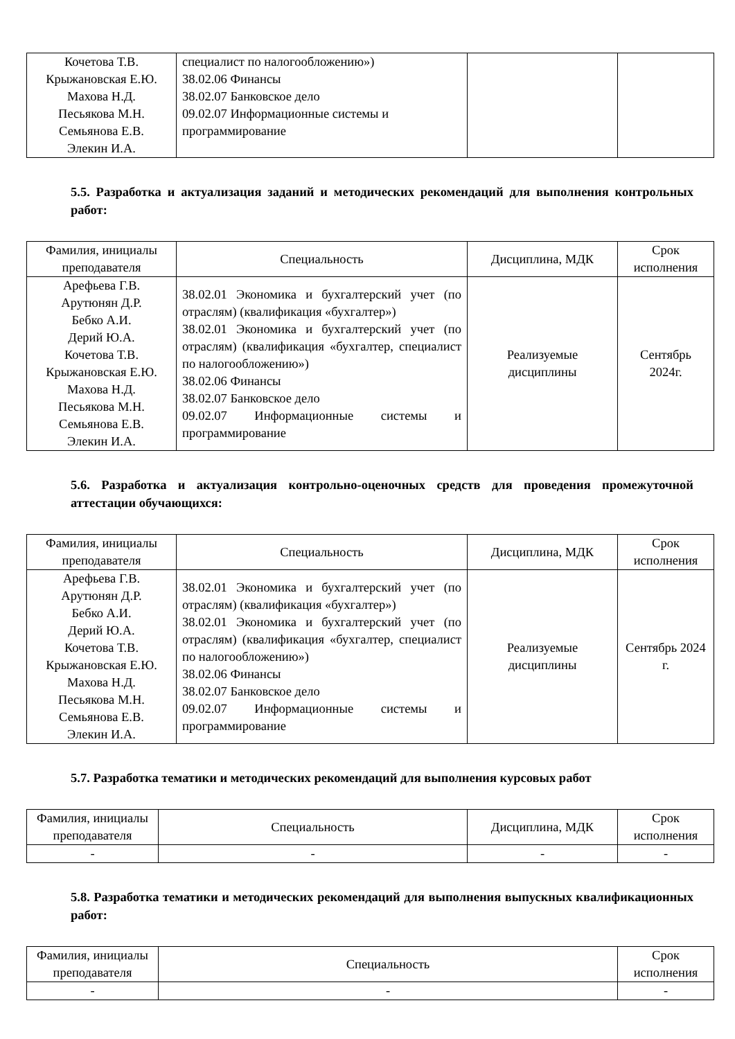| Кочетова Т.В. Крыжановская Е.Ю. Махова Н.Д. Песьякова М.Н. Семьянова Е.В. Элекин И.А. | специалист по налогообложению») 38.02.06 Финансы 38.02.07 Банковское дело 09.02.07 Информационные системы и программирование | | |
5.5. Разработка и актуализация заданий и методических рекомендаций для выполнения контрольных работ:
| Фамилия, инициалы преподавателя | Специальность | Дисциплина, МДК | Срок исполнения |
| --- | --- | --- | --- |
| Арефьева Г.В. Арутюнян Д.Р. Бебко А.И. Дерий Ю.А. Кочетова Т.В. Крыжановская Е.Ю. Махова Н.Д. Песьякова М.Н. Семьянова Е.В. Элекин И.А. | 38.02.01 Экономика и бухгалтерский учет (по отраслям) (квалификация «бухгалтер») 38.02.01 Экономика и бухгалтерский учет (по отраслям) (квалификация «бухгалтер, специалист по налогообложению») 38.02.06 Финансы 38.02.07 Банковское дело 09.02.07 Информационные системы и программирование | Реализуемые дисциплины | Сентябрь 2024г. |
5.6. Разработка и актуализация контрольно-оценочных средств для проведения промежуточной аттестации обучающихся:
| Фамилия, инициалы преподавателя | Специальность | Дисциплина, МДК | Срок исполнения |
| --- | --- | --- | --- |
| Арефьева Г.В. Арутюнян Д.Р. Бебко А.И. Дерий Ю.А. Кочетова Т.В. Крыжановская Е.Ю. Махова Н.Д. Песьякова М.Н. Семьянова Е.В. Элекин И.А. | 38.02.01 Экономика и бухгалтерский учет (по отраслям) (квалификация «бухгалтер») 38.02.01 Экономика и бухгалтерский учет (по отраслям) (квалификация «бухгалтер, специалист по налогообложению») 38.02.06 Финансы 38.02.07 Банковское дело 09.02.07 Информационные системы и программирование | Реализуемые дисциплины | Сентябрь 2024 г. |
5.7. Разработка тематики и методических рекомендаций для выполнения курсовых работ
| Фамилия, инициалы преподавателя | Специальность | Дисциплина, МДК | Срок исполнения |
| --- | --- | --- | --- |
| - | - | - | - |
5.8. Разработка тематики и методических рекомендаций для выполнения выпускных квалификационных работ:
| Фамилия, инициалы преподавателя | Специальность | Срок исполнения |
| --- | --- | --- |
| - | - | - |